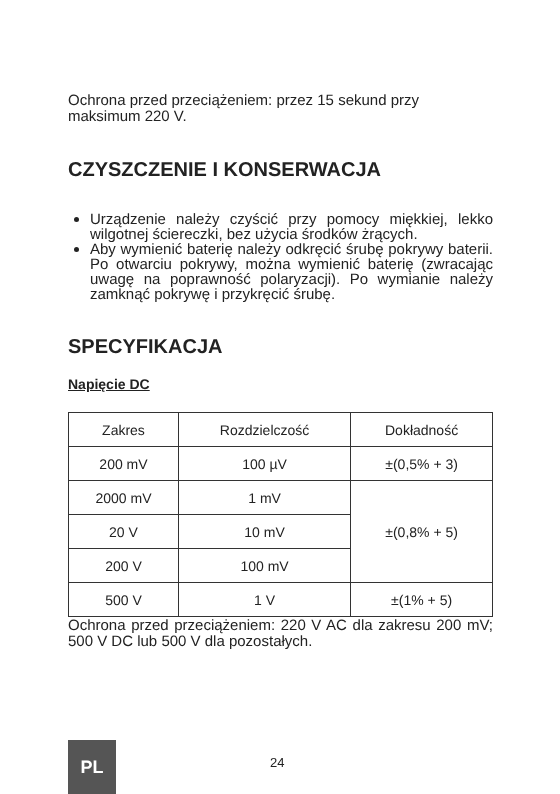Ochrona przed przeciążeniem: przez 15 sekund przy maksimum 220 V.
CZYSZCZENIE I KONSERWACJA
Urządzenie należy czyścić przy pomocy miękkiej, lekko wilgotnej ściereczki, bez użycia środków żrących.
Aby wymienić baterię należy odkręcić śrubę pokrywy baterii. Po otwarciu pokrywy, można wymienić baterię (zwracając uwagę na poprawność polaryzacji). Po wymianie należy zamknąć pokrywę i przykręcić śrubę.
SPECYFIKACJA
Napięcie DC
| Zakres | Rozdzielczość | Dokładność |
| --- | --- | --- |
| 200 mV | 100 µV | ±(0,5% + 3) |
| 2000 mV | 1 mV | ±(0,8% + 5) |
| 20 V | 10 mV | |
| 200 V | 100 mV | |
| 500 V | 1 V | ±(1% + 5) |
Ochrona przed przeciążeniem: 220 V AC dla zakresu 200 mV; 500 V DC lub 500 V dla pozostałych.
PL
24